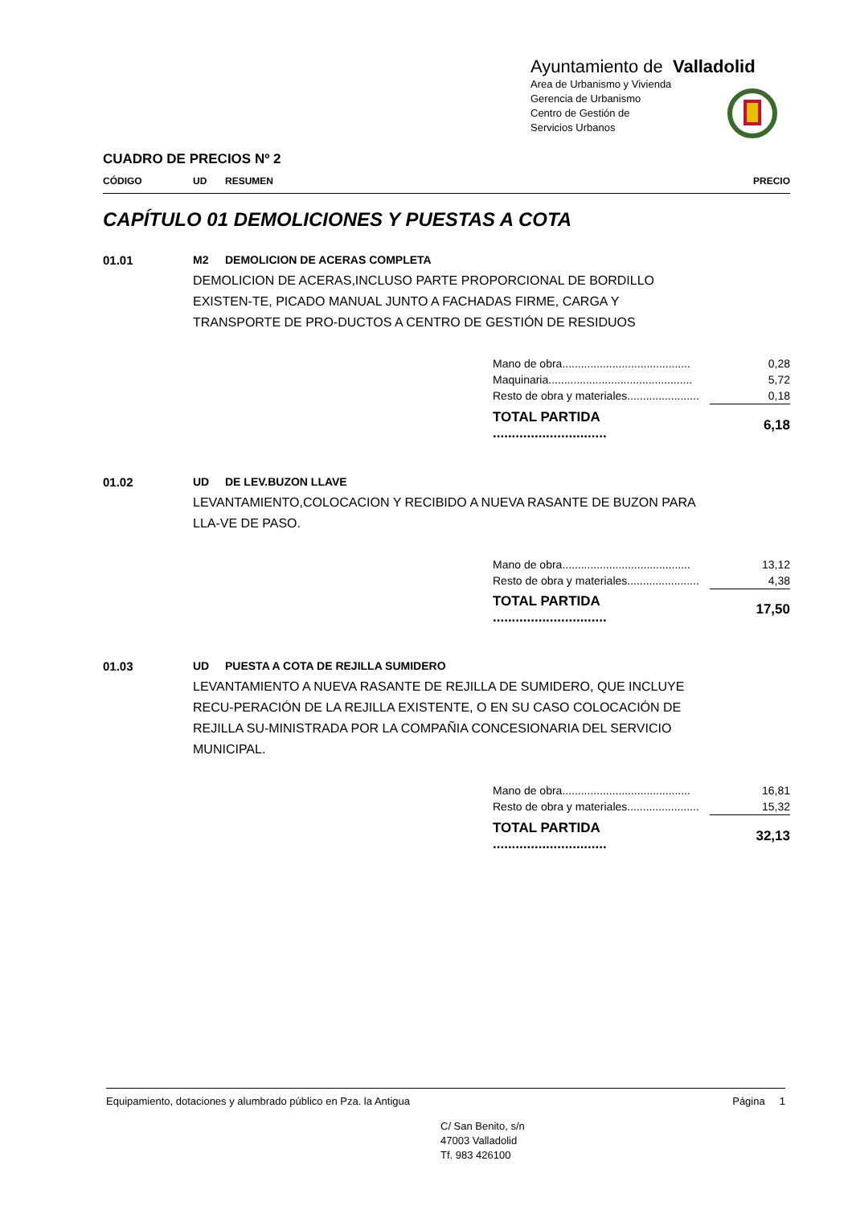Ayuntamiento de Valladolid
Area de Urbanismo y Vivienda
Gerencia de Urbanismo
Centro de Gestión de
Servicios Urbanos
CUADRO DE PRECIOS Nº 2
CÓDIGO UD RESUMEN PRECIO
CAPÍTULO 01 DEMOLICIONES Y PUESTAS A COTA
01.01 M2 DEMOLICION DE ACERAS COMPLETA
DEMOLICION DE ACERAS,INCLUSO PARTE PROPORCIONAL DE BORDILLO EXISTEN-TE, PICADO MANUAL JUNTO A FACHADAS FIRME, CARGA Y TRANSPORTE DE PRO-DUCTOS A CENTRO DE GESTIÓN DE RESIDUOS
| Mano de obra......................................... | 0,28 |
| Maquinaria.............................................. | 5,72 |
| Resto de obra y materiales....................... | 0,18 |
| TOTAL PARTIDA .............................. | 6,18 |
01.02 UD DE LEV.BUZON LLAVE
LEVANTAMIENTO,COLOCACION Y RECIBIDO A NUEVA RASANTE DE BUZON PARA LLA-VE DE PASO.
| Mano de obra......................................... | 13,12 |
| Resto de obra y materiales....................... | 4,38 |
| TOTAL PARTIDA .............................. | 17,50 |
01.03 UD PUESTA A COTA DE REJILLA SUMIDERO
LEVANTAMIENTO A NUEVA RASANTE DE REJILLA DE SUMIDERO, QUE INCLUYE RECU-PERACIÓN DE LA REJILLA EXISTENTE, O EN SU CASO COLOCACIÓN DE REJILLA SU-MINISTRADA POR LA COMPAÑIA CONCESIONARIA DEL SERVICIO MUNICIPAL.
| Mano de obra......................................... | 16,81 |
| Resto de obra y materiales....................... | 15,32 |
| TOTAL PARTIDA .............................. | 32,13 |
Equipamiento, dotaciones y alumbrado público en Pza. la Antigua Página 1
C/ San Benito, s/n
47003 Valladolid
Tf. 983 426100